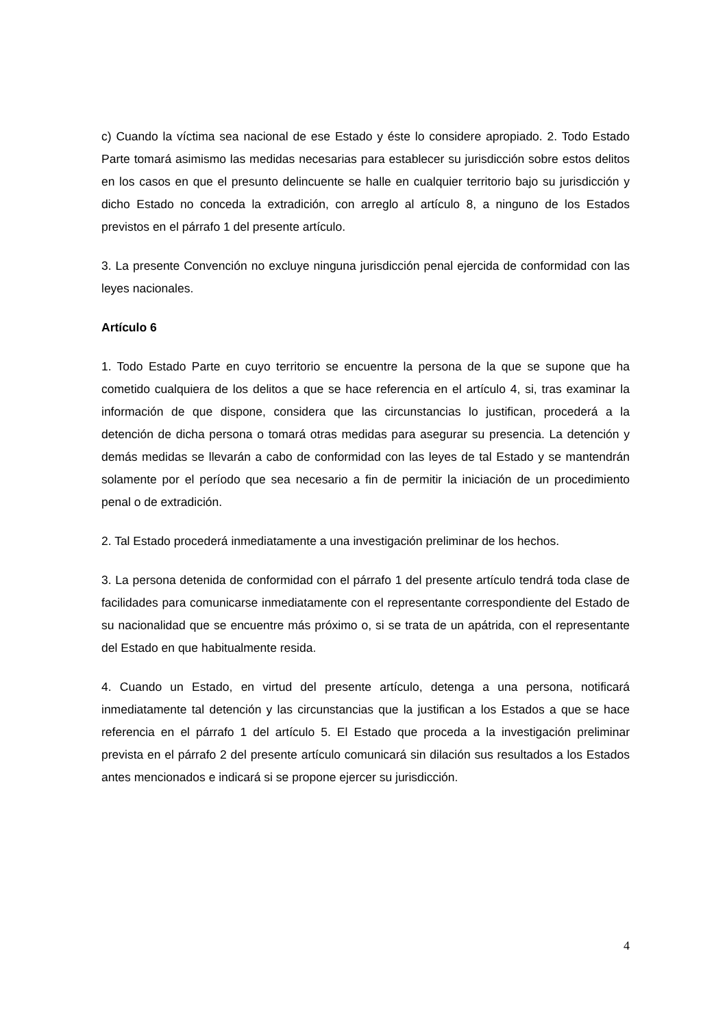c) Cuando la víctima sea nacional de ese Estado y éste lo considere apropiado. 2. Todo Estado Parte tomará asimismo las medidas necesarias para establecer su jurisdicción sobre estos delitos en los casos en que el presunto delincuente se halle en cualquier territorio bajo su jurisdicción y dicho Estado no conceda la extradición, con arreglo al artículo 8, a ninguno de los Estados previstos en el párrafo 1 del presente artículo.
3. La presente Convención no excluye ninguna jurisdicción penal ejercida de conformidad con las leyes nacionales.
Artículo 6
1. Todo Estado Parte en cuyo territorio se encuentre la persona de la que se supone que ha cometido cualquiera de los delitos a que se hace referencia en el artículo 4, si, tras examinar la información de que dispone, considera que las circunstancias lo justifican, procederá a la detención de dicha persona o tomará otras medidas para asegurar su presencia. La detención y demás medidas se llevarán a cabo de conformidad con las leyes de tal Estado y se mantendrán solamente por el período que sea necesario a fin de permitir la iniciación de un procedimiento penal o de extradición.
2. Tal Estado procederá inmediatamente a una investigación preliminar de los hechos.
3. La persona detenida de conformidad con el párrafo 1 del presente artículo tendrá toda clase de facilidades para comunicarse inmediatamente con el representante correspondiente del Estado de su nacionalidad que se encuentre más próximo o, si se trata de un apátrida, con el representante del Estado en que habitualmente resida.
4. Cuando un Estado, en virtud del presente artículo, detenga a una persona, notificará inmediatamente tal detención y las circunstancias que la justifican a los Estados a que se hace referencia en el párrafo 1 del artículo 5. El Estado que proceda a la investigación preliminar prevista en el párrafo 2 del presente artículo comunicará sin dilación sus resultados a los Estados antes mencionados e indicará si se propone ejercer su jurisdicción.
4